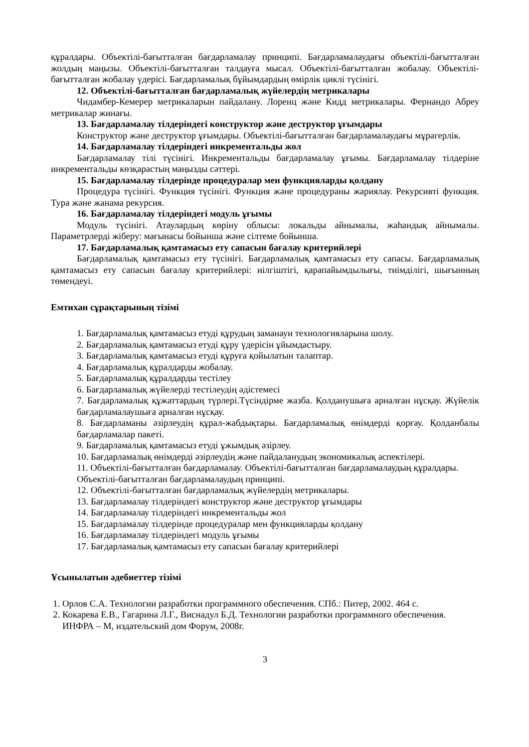құралдары. Объектілі-бағытталған бағдарламалау принципі. Бағдарламалаудағы объектілі-бағытталған жолдың маңызы. Объектілі-бағытталған талдауға мысал. Объектілі-бағытталған жобалау. Объектілі-бағытталған жобалау үдерісі. Бағдарламалық бұйымдардың өмірлік циклі түсінігі.
12. Объектілі-бағытталған бағдарламалық жүйелердің метрикалары
Чидамбер-Кемерер метрикаларын пайдалану. Лоренц және Кидд метрикалары. Фернандо Абреу метрикалар жинағы.
13. Бағдарламалау тілдеріндегі конструктор және деструктор ұғымдары
Конструктор және деструктор ұғымдары. Объектілі-бағытталған бағдарламалаудағы мұрагерлік.
14. Бағдарламалау тілдеріндегі инкрементальды жол
Бағдарламалау тілі түсінігі. Инкрементальды бағдарламалау ұғымы. Бағдарламалау тілдеріне инкрементальды көзқарастың маңызды сәттері.
15. Бағдарламалау тілдерінде процедуралар мен функцияларды қолдану
Процедура түсінігі. Функция түсінігі. Функция және процедураны жариялау. Рекурсивті функция. Тура және жанама рекурсия.
16. Бағдарламалау тілдеріндегі модуль ұғымы
Модуль түсінігі. Атаулардың көріну облысы: локальды айнымалы, жаһандық айнымалы. Параметрлерді жіберу: мағынасы бойынша және сілтеме бойынша.
17. Бағдарламалық қамтамасыз ету сапасын бағалау критерийлері
Бағдарламалық қамтамасыз ету түсінігі. Бағдарламалық қамтамасыз ету сапасы. Бағдарламалық қамтамасыз ету сапасын бағалау критерийлері: иілгіштігі, қарапайымдылығы, тиімділігі, шығынның төмендеуі.
Емтихан сұрақтарының тізімі
1. Бағдарламалық қамтамасыз етуді құрудың заманауи технологияларына шолу.
2. Бағдарламалық қамтамасыз етуді құру үдерісін ұйымдастыру.
3. Бағдарламалық қамтамасыз етуді құруға қойылатын талаптар.
4. Бағдарламалық құралдарды жобалау.
5. Бағдарламалық құралдарды тестілеу
6. Бағдарламалық жүйелерді тестілеудің әдістемесі
7. Бағдарламалық құжаттардың түрлері.Түсіндірме жазба. Қолданушыға арналған нұсқау. Жүйелік бағдарламалаушыға арналған нұсқау.
8. Бағдарламаны әзірлеудің құрал-жабдықтары. Бағдарламалық өнімдерді қорғау. Қолданбалы бағдарламалар пакеті.
9. Бағдарламалық қамтамасыз етуді ұжымдық әзірлеу.
10. Бағдарламалық өнімдерді әзірлеудің және пайдаланудың экономикалық аспектілері.
11. Объектілі-бағытталған бағдарламалау. Объектілі-бағытталған бағдарламалаудың құралдары. Объектілі-бағытталған бағдарламалаудың принципі.
12. Объектілі-бағытталған бағдарламалық жүйелердің метрикалары.
13. Бағдарламалау тілдеріндегі конструктор және деструктор ұғымдары
14. Бағдарламалау тілдеріндегі инкрементальды жол
15. Бағдарламалау тілдерінде процедуралар мен функцияларды қолдану
16. Бағдарламалау тілдеріндегі модуль ұғымы
17. Бағдарламалық қамтамасыз ету сапасын бағалау критерийлері
Ұсынылатын әдебиеттер тізімі
1. Орлов С.А. Технологии разработки программного обеспечения. СПб.: Питер, 2002. 464 с.
2. Кокарева Е.В., Гагарина Л.Г., Виснадул Б.Д. Технологии разработки программного обеспечения. ИНФРА – М, издательский дом Форум, 2008г.
3